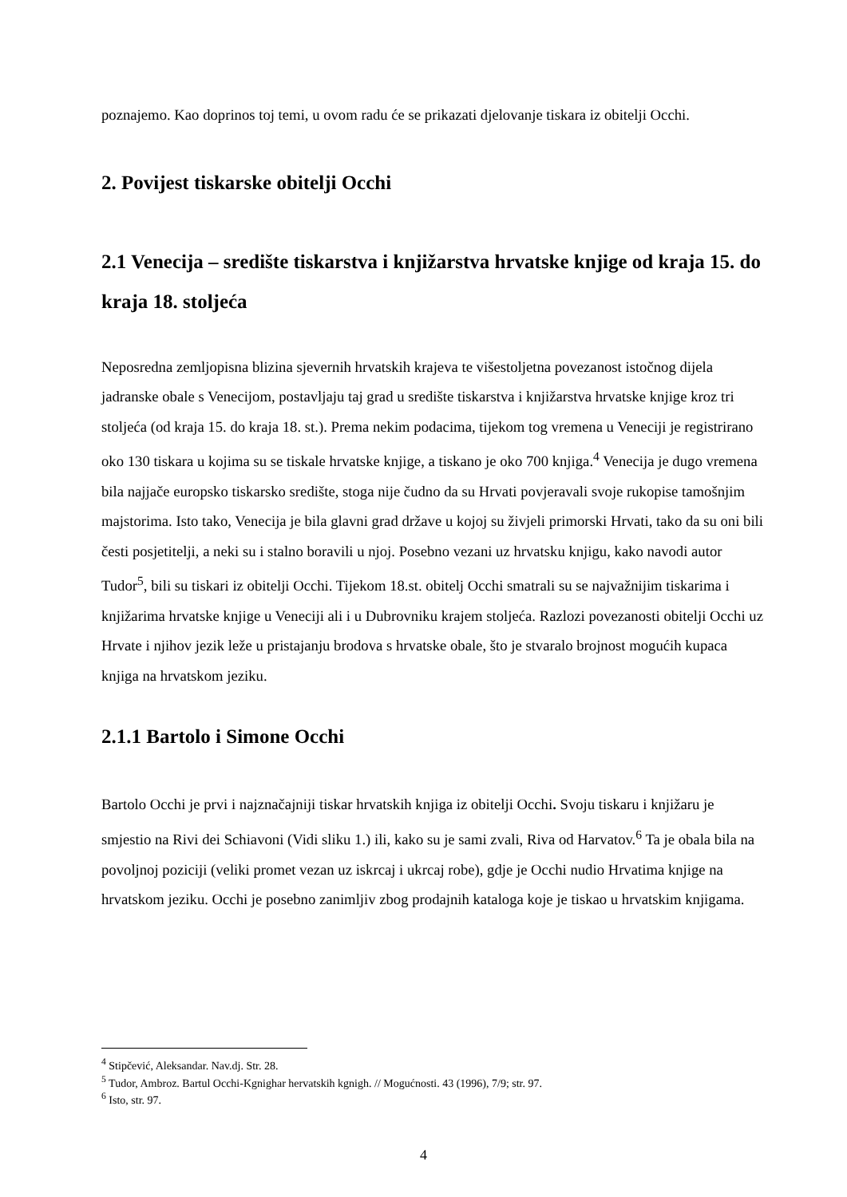poznajemo. Kao doprinos toj temi, u ovom radu će se prikazati djelovanje tiskara iz obitelji Occhi.
2. Povijest tiskarske obitelji Occhi
2.1 Venecija – središte tiskarstva i knjižarstva hrvatske knjige od kraja 15. do kraja 18. stoljeća
Neposredna zemljopisna blizina sjevernih hrvatskih krajeva te višestoljetna povezanost istočnog dijela jadranske obale s Venecijom, postavljaju taj grad u središte tiskarstva i knjižarstva hrvatske knjige kroz tri stoljeća (od kraja 15. do kraja 18. st.). Prema nekim podacima, tijekom tog vremena u Veneciji je registrirano oko 130 tiskara u kojima su se tiskale hrvatske knjige, a tiskano je oko 700 knjiga.<sup>4</sup> Venecija je dugo vremena bila najjače europsko tiskarsko središte, stoga nije čudno da su Hrvati povjeravali svoje rukopise tamošnjim majstorima. Isto tako, Venecija je bila glavni grad države u kojoj su živjeli primorski Hrvati, tako da su oni bili česti posjetitelji, a neki su i stalno boravili u njoj. Posebno vezani uz hrvatsku knjigu, kako navodi autor Tudor<sup>5</sup>, bili su tiskari iz obitelji Occhi. Tijekom 18.st. obitelj Occhi smatrali su se najvažnijim tiskarima i knjižarima hrvatske knjige u Veneciji ali i u Dubrovniku krajem stoljeća. Razlozi povezanosti obitelji Occhi uz Hrvate i njihov jezik leže u pristajanju brodova s hrvatske obale, što je stvaralo brojnost mogućih kupaca knjiga na hrvatskom jeziku.
2.1.1 Bartolo i Simone Occhi
Bartolo Occhi je prvi i najznačajniji tiskar hrvatskih knjiga iz obitelji Occhi. Svoju tiskaru i knjižaru je smjestio na Rivi dei Schiavoni (Vidi sliku 1.) ili, kako su je sami zvali, Riva od Harvatov.<sup>6</sup> Ta je obala bila na povoljnoj poziciji (veliki promet vezan uz iskrcaj i ukrcaj robe), gdje je Occhi nudio Hrvatima knjige na hrvatskom jeziku. Occhi je posebno zanimljiv zbog prodajnih kataloga koje je tiskao u hrvatskim knjigama.
<sup>4</sup> Stipčević, Aleksandar. Nav.dj. Str. 28.
<sup>5</sup> Tudor, Ambroz. Bartul Occhi-Kgnighar hervatskih kgnigh. // Mogućnosti. 43 (1996), 7/9; str. 97.
<sup>6</sup> Isto, str. 97.
4